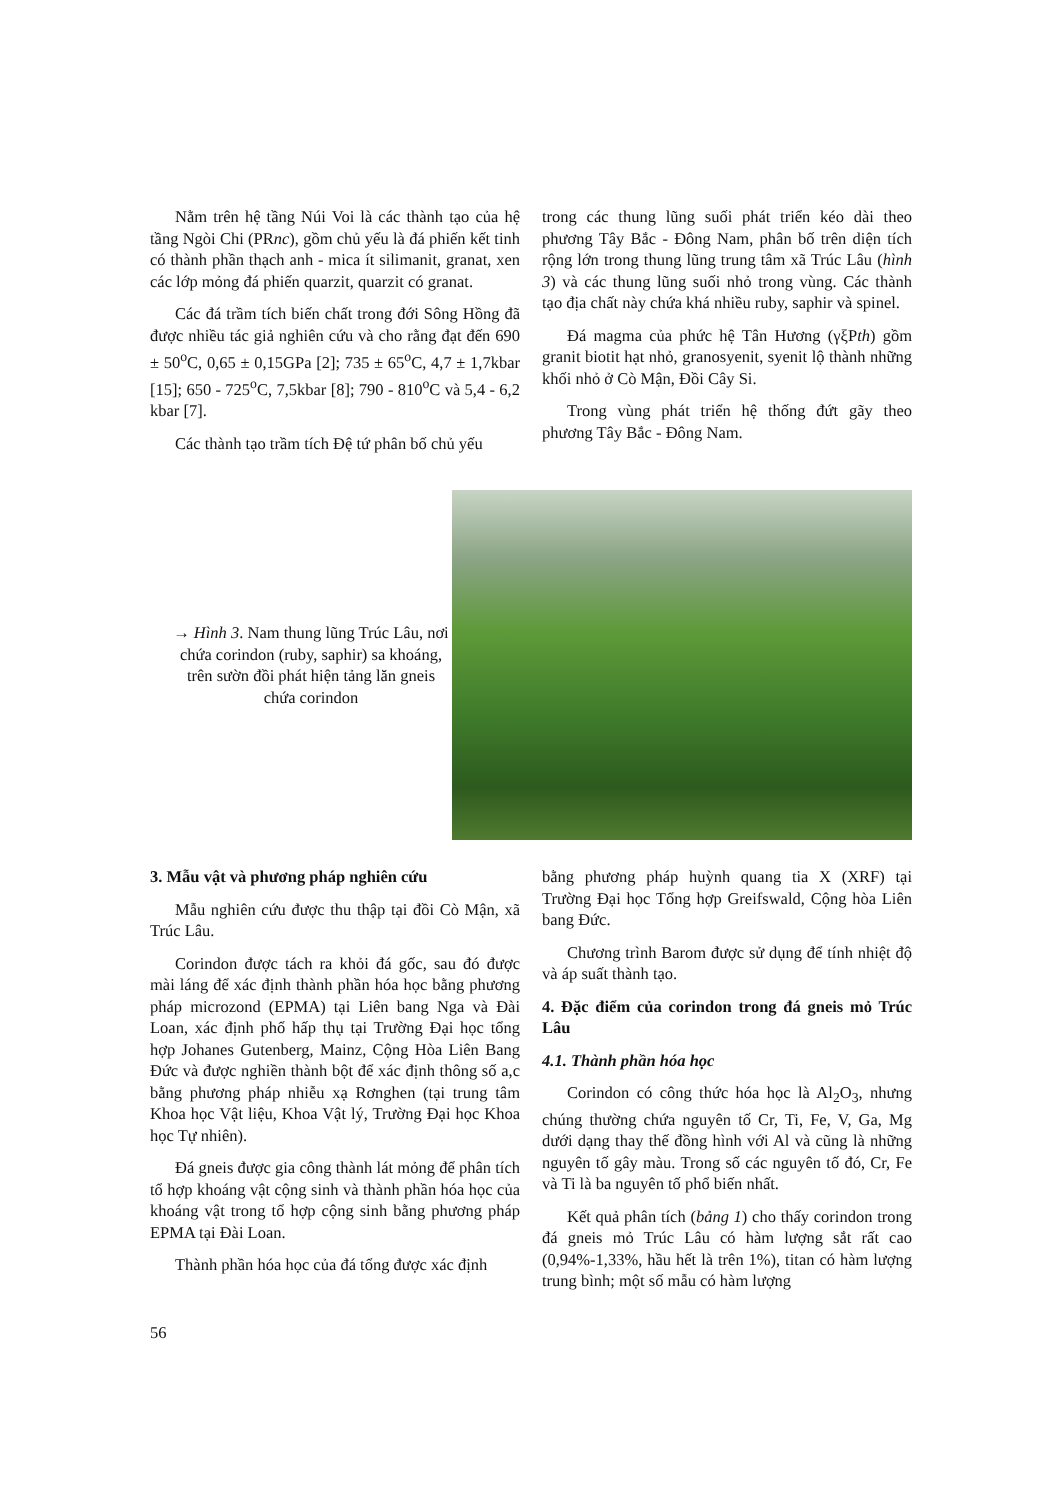Nằm trên hệ tầng Núi Voi là các thành tạo của hệ tầng Ngòi Chi (PRnc), gồm chủ yếu là đá phiến kết tinh có thành phần thạch anh - mica ít silimanit, granat, xen các lớp mỏng đá phiến quarzit, quarzit có granat.
Các đá trầm tích biến chất trong đới Sông Hồng đã được nhiều tác giả nghiên cứu và cho rằng đạt đến 690 ± 50<sup>o</sup>C, 0,65 ± 0,15GPa [2]; 735 ± 65<sup>o</sup>C, 4,7 ± 1,7kbar [15]; 650 - 725<sup>o</sup>C, 7,5kbar [8]; 790 - 810<sup>o</sup>C và 5,4 - 6,2 kbar [7].
Các thành tạo trầm tích Đệ tứ phân bố chủ yếu
trong các thung lũng suối phát triển kéo dài theo phương Tây Bắc - Đông Nam, phân bố trên diện tích rộng lớn trong thung lũng trung tâm xã Trúc Lâu (hình 3) và các thung lũng suối nhỏ trong vùng. Các thành tạo địa chất này chứa khá nhiều ruby, saphir và spinel.
Đá magma của phức hệ Tân Hương (γξPth) gồm granit biotit hạt nhỏ, granosyenit, syenit lộ thành những khối nhỏ ở Cò Mận, Đồi Cây Si.
Trong vùng phát triển hệ thống đứt gãy theo phương Tây Bắc - Đông Nam.
→ Hình 3. Nam thung lũng Trúc Lâu, nơi chứa corindon (ruby, saphir) sa khoáng, trên sườn đồi phát hiện tảng lăn gneis chứa corindon
3. Mẫu vật và phương pháp nghiên cứu
Mẫu nghiên cứu được thu thập tại đồi Cò Mận, xã Trúc Lâu.
Corindon được tách ra khỏi đá gốc, sau đó được mài láng để xác định thành phần hóa học bằng phương pháp microzond (EPMA) tại Liên bang Nga và Đài Loan, xác định phổ hấp thụ tại Trường Đại học tổng hợp Johanes Gutenberg, Mainz, Cộng Hòa Liên Bang Đức và được nghiền thành bột để xác định thông số a,c bằng phương pháp nhiễu xạ Rơnghen (tại trung tâm Khoa học Vật liệu, Khoa Vật lý, Trường Đại học Khoa học Tự nhiên).
Đá gneis được gia công thành lát mỏng để phân tích tổ hợp khoáng vật cộng sinh và thành phần hóa học của khoáng vật trong tổ hợp cộng sinh bằng phương pháp EPMA tại Đài Loan.
Thành phần hóa học của đá tổng được xác định
bằng phương pháp huỳnh quang tia X (XRF) tại Trường Đại học Tổng hợp Greifswald, Cộng hòa Liên bang Đức.
Chương trình Barom được sử dụng để tính nhiệt độ và áp suất thành tạo.
4. Đặc điểm của corindon trong đá gneis mỏ Trúc Lâu
4.1. Thành phần hóa học
Corindon có công thức hóa học là Al<sub>2</sub>O<sub>3</sub>, nhưng chúng thường chứa nguyên tố Cr, Ti, Fe, V, Ga, Mg dưới dạng thay thế đồng hình với Al và cũng là những nguyên tố gây màu. Trong số các nguyên tố đó, Cr, Fe và Ti là ba nguyên tố phổ biến nhất.
Kết quả phân tích (bảng 1) cho thấy corindon trong đá gneis mỏ Trúc Lâu có hàm lượng sắt rất cao (0,94%-1,33%, hầu hết là trên 1%), titan có hàm lượng trung bình; một số mẫu có hàm lượng
56